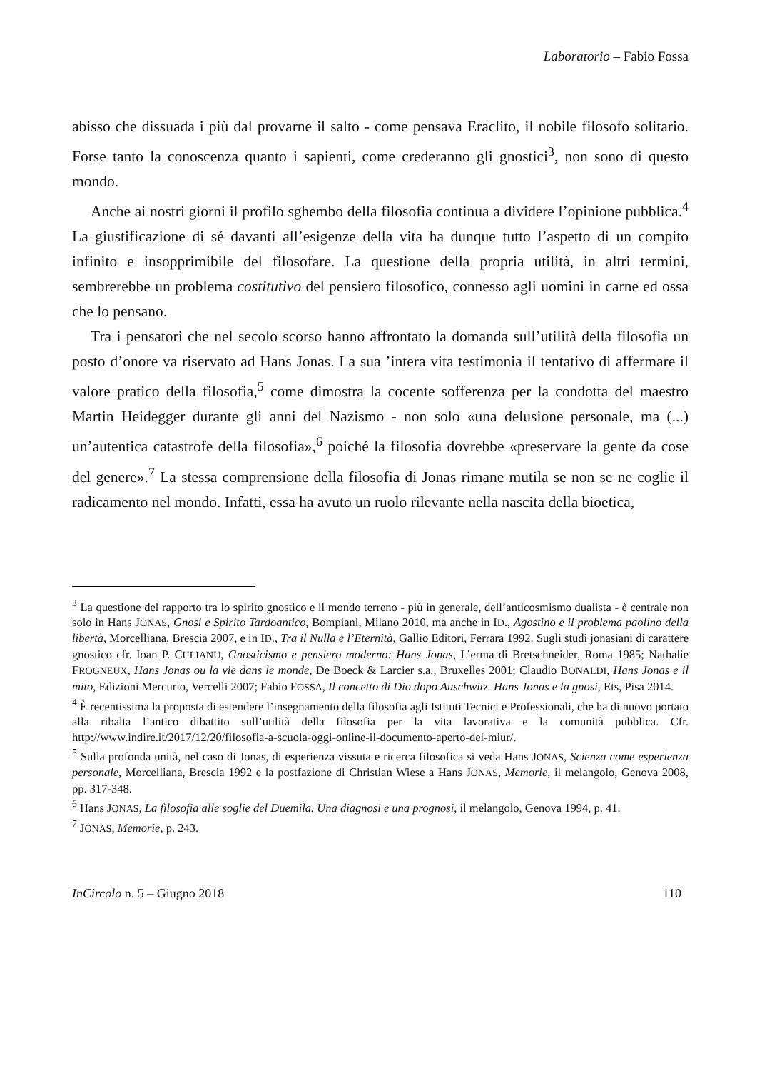Laboratorio – Fabio Fossa
abisso che dissuada i più dal provarne il salto - come pensava Eraclito, il nobile filosofo solitario. Forse tanto la conoscenza quanto i sapienti, come crederanno gli gnostici<sup>3</sup>, non sono di questo mondo.
Anche ai nostri giorni il profilo sghembo della filosofia continua a dividere l’opinione pubblica.<sup>4</sup> La giustificazione di sé davanti all’esigenze della vita ha dunque tutto l’aspetto di un compito infinito e insopprimibile del filosofare. La questione della propria utilità, in altri termini, sembrerebbe un problema costitutivo del pensiero filosofico, connesso agli uomini in carne ed ossa che lo pensano.
Tra i pensatori che nel secolo scorso hanno affrontato la domanda sull’utilità della filosofia un posto d’onore va riservato ad Hans Jonas. La sua ’intera vita testimonia il tentativo di affermare il valore pratico della filosofia,<sup>5</sup> come dimostra la cocente sofferenza per la condotta del maestro Martin Heidegger durante gli anni del Nazismo - non solo «una delusione personale, ma (...) un’autentica catastrofe della filosofia»,<sup>6</sup> poiché la filosofia dovrebbe «preservare la gente da cose del genere».<sup>7</sup> La stessa comprensione della filosofia di Jonas rimane mutila se non se ne coglie il radicamento nel mondo. Infatti, essa ha avuto un ruolo rilevante nella nascita della bioetica,
<sup>3</sup> La questione del rapporto tra lo spirito gnostico e il mondo terreno - più in generale, dell’anticosmismo dualista - è centrale non solo in Hans JONAS, Gnosi e Spirito Tardoantico, Bompiani, Milano 2010, ma anche in ID., Agostino e il problema paolino della libertà, Morcelliana, Brescia 2007, e in ID., Tra il Nulla e l’Eternità, Gallio Editori, Ferrara 1992. Sugli studi jonasiani di carattere gnostico cfr. Ioan P. CULIANU, Gnosticismo e pensiero moderno: Hans Jonas, L’erma di Bretschneider, Roma 1985; Nathalie FROGNEUX, Hans Jonas ou la vie dans le monde, De Boeck & Larcier s.a., Bruxelles 2001; Claudio BONALDI, Hans Jonas e il mito, Edizioni Mercurio, Vercelli 2007; Fabio FOSSA, Il concetto di Dio dopo Auschwitz. Hans Jonas e la gnosi, Ets, Pisa 2014.
<sup>4</sup> È recentissima la proposta di estendere l’insegnamento della filosofia agli Istituti Tecnici e Professionali, che ha di nuovo portato alla ribalta l’antico dibattito sull’utilità della filosofia per la vita lavorativa e la comunità pubblica. Cfr. http://www.indire.it/2017/12/20/filosofia-a-scuola-oggi-online-il-documento-aperto-del-miur/.
<sup>5</sup> Sulla profonda unità, nel caso di Jonas, di esperienza vissuta e ricerca filosofica si veda Hans JONAS, Scienza come esperienza personale, Morcelliana, Brescia 1992 e la postfazione di Christian Wiese a Hans JONAS, Memorie, il melangolo, Genova 2008, pp. 317-348.
<sup>6</sup> Hans JONAS, La filosofia alle soglie del Duemila. Una diagnosi e una prognosi, il melangolo, Genova 1994, p. 41.
<sup>7</sup> JONAS, Memorie, p. 243.
InCircolo n. 5 – Giugno 2018 110